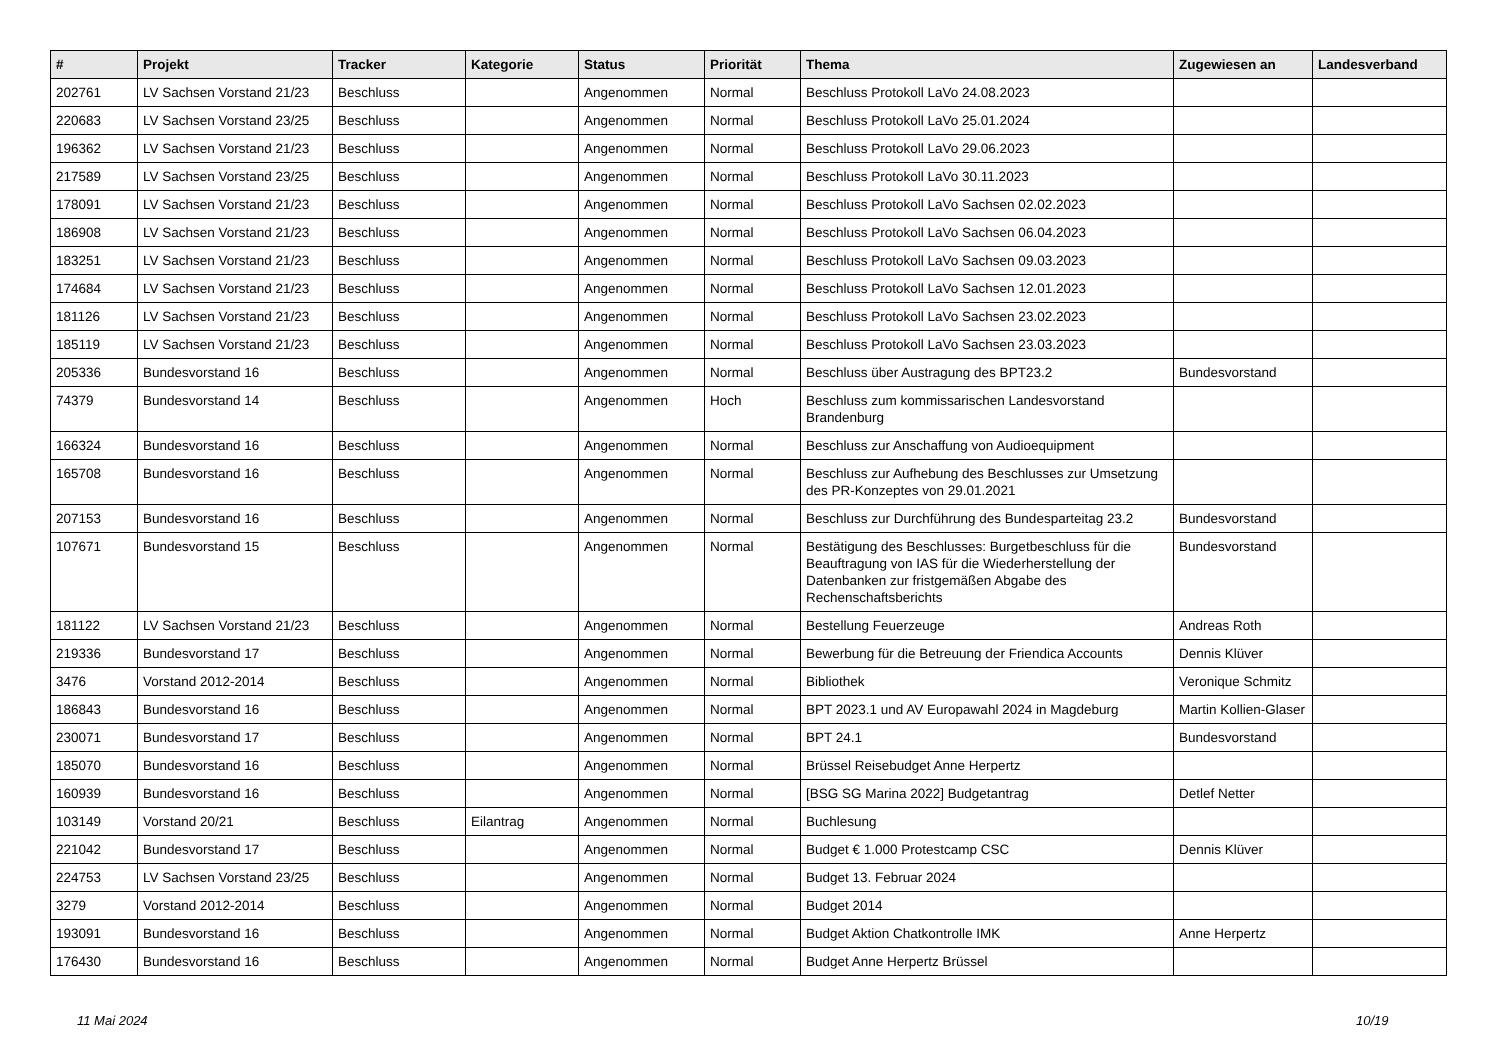| # | Projekt | Tracker | Kategorie | Status | Priorität | Thema | Zugewiesen an | Landesverband |
| --- | --- | --- | --- | --- | --- | --- | --- | --- |
| 202761 | LV Sachsen Vorstand 21/23 | Beschluss | | Angenommen | Normal | Beschluss Protokoll LaVo 24.08.2023 | | |
| 220683 | LV Sachsen Vorstand 23/25 | Beschluss | | Angenommen | Normal | Beschluss Protokoll LaVo 25.01.2024 | | |
| 196362 | LV Sachsen Vorstand 21/23 | Beschluss | | Angenommen | Normal | Beschluss Protokoll LaVo 29.06.2023 | | |
| 217589 | LV Sachsen Vorstand 23/25 | Beschluss | | Angenommen | Normal | Beschluss Protokoll LaVo 30.11.2023 | | |
| 178091 | LV Sachsen Vorstand 21/23 | Beschluss | | Angenommen | Normal | Beschluss Protokoll LaVo Sachsen 02.02.2023 | | |
| 186908 | LV Sachsen Vorstand 21/23 | Beschluss | | Angenommen | Normal | Beschluss Protokoll LaVo Sachsen 06.04.2023 | | |
| 183251 | LV Sachsen Vorstand 21/23 | Beschluss | | Angenommen | Normal | Beschluss Protokoll LaVo Sachsen 09.03.2023 | | |
| 174684 | LV Sachsen Vorstand 21/23 | Beschluss | | Angenommen | Normal | Beschluss Protokoll LaVo Sachsen 12.01.2023 | | |
| 181126 | LV Sachsen Vorstand 21/23 | Beschluss | | Angenommen | Normal | Beschluss Protokoll LaVo Sachsen 23.02.2023 | | |
| 185119 | LV Sachsen Vorstand 21/23 | Beschluss | | Angenommen | Normal | Beschluss Protokoll LaVo Sachsen 23.03.2023 | | |
| 205336 | Bundesvorstand 16 | Beschluss | | Angenommen | Normal | Beschluss über Austragung des BPT23.2 | Bundesvorstand | |
| 74379 | Bundesvorstand 14 | Beschluss | | Angenommen | Hoch | Beschluss zum kommissarischen Landesvorstand Brandenburg | | |
| 166324 | Bundesvorstand 16 | Beschluss | | Angenommen | Normal | Beschluss zur Anschaffung von Audioequipment | | |
| 165708 | Bundesvorstand 16 | Beschluss | | Angenommen | Normal | Beschluss zur Aufhebung des Beschlusses zur Umsetzung des PR-Konzeptes von 29.01.2021 | | |
| 207153 | Bundesvorstand 16 | Beschluss | | Angenommen | Normal | Beschluss zur Durchführung des Bundesparteitag 23.2 | Bundesvorstand | |
| 107671 | Bundesvorstand 15 | Beschluss | | Angenommen | Normal | Bestätigung des Beschlusses: Burgetbeschluss für die Beauftragung von IAS für die Wiederherstellung der Datenbanken zur fristgemäßen Abgabe des Rechenschaftsberichts | Bundesvorstand | |
| 181122 | LV Sachsen Vorstand 21/23 | Beschluss | | Angenommen | Normal | Bestellung Feuerzeuge | Andreas Roth | |
| 219336 | Bundesvorstand 17 | Beschluss | | Angenommen | Normal | Bewerbung für die Betreuung der Friendica Accounts | Dennis Klüver | |
| 3476 | Vorstand 2012-2014 | Beschluss | | Angenommen | Normal | Bibliothek | Veronique Schmitz | |
| 186843 | Bundesvorstand 16 | Beschluss | | Angenommen | Normal | BPT 2023.1 und AV Europawahl 2024 in Magdeburg | Martin Kollien-Glaser | |
| 230071 | Bundesvorstand 17 | Beschluss | | Angenommen | Normal | BPT 24.1 | Bundesvorstand | |
| 185070 | Bundesvorstand 16 | Beschluss | | Angenommen | Normal | Brüssel Reisebudget Anne Herpertz | | |
| 160939 | Bundesvorstand 16 | Beschluss | | Angenommen | Normal | [BSG SG Marina 2022] Budgetantrag | Detlef Netter | |
| 103149 | Vorstand 20/21 | Beschluss | Eilantrag | Angenommen | Normal | Buchlesung | | |
| 221042 | Bundesvorstand 17 | Beschluss | | Angenommen | Normal | Budget € 1.000 Protestcamp CSC | Dennis Klüver | |
| 224753 | LV Sachsen Vorstand 23/25 | Beschluss | | Angenommen | Normal | Budget 13. Februar 2024 | | |
| 3279 | Vorstand 2012-2014 | Beschluss | | Angenommen | Normal | Budget 2014 | | |
| 193091 | Bundesvorstand 16 | Beschluss | | Angenommen | Normal | Budget Aktion Chatkontrolle IMK | Anne Herpertz | |
| 176430 | Bundesvorstand 16 | Beschluss | | Angenommen | Normal | Budget Anne Herpertz Brüssel | | |
11 Mai 2024 10/19